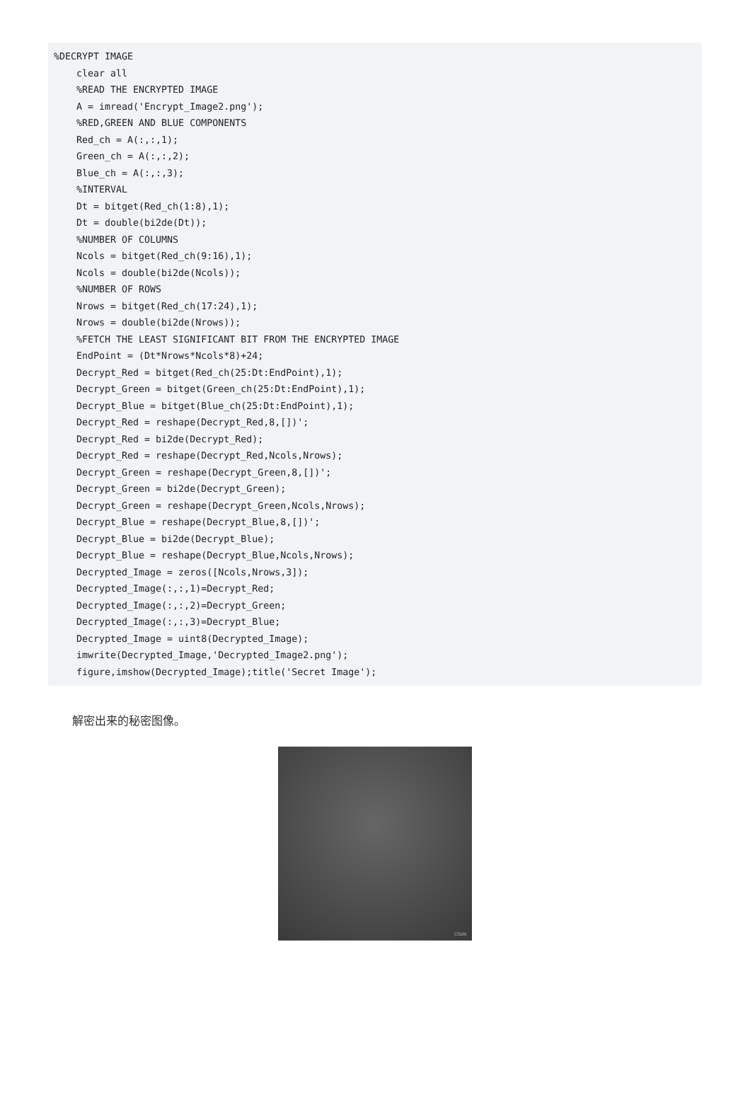%DECRYPT IMAGE
    clear all
    %READ THE ENCRYPTED IMAGE
    A = imread('Encrypt_Image2.png');
    %RED,GREEN AND BLUE COMPONENTS
    Red_ch = A(:,:,1);
    Green_ch = A(:,:,2);
    Blue_ch = A(:,:,3);
    %INTERVAL
    Dt = bitget(Red_ch(1:8),1);
    Dt = double(bi2de(Dt));
    %NUMBER OF COLUMNS
    Ncols = bitget(Red_ch(9:16),1);
    Ncols = double(bi2de(Ncols));
    %NUMBER OF ROWS
    Nrows = bitget(Red_ch(17:24),1);
    Nrows = double(bi2de(Nrows));
    %FETCH THE LEAST SIGNIFICANT BIT FROM THE ENCRYPTED IMAGE
    EndPoint = (Dt*Nrows*Ncols*8)+24;
    Decrypt_Red = bitget(Red_ch(25:Dt:EndPoint),1);
    Decrypt_Green = bitget(Green_ch(25:Dt:EndPoint),1);
    Decrypt_Blue = bitget(Blue_ch(25:Dt:EndPoint),1);
    Decrypt_Red = reshape(Decrypt_Red,8,[])';
    Decrypt_Red = bi2de(Decrypt_Red);
    Decrypt_Red = reshape(Decrypt_Red,Ncols,Nrows);
    Decrypt_Green = reshape(Decrypt_Green,8,[])';
    Decrypt_Green = bi2de(Decrypt_Green);
    Decrypt_Green = reshape(Decrypt_Green,Ncols,Nrows);
    Decrypt_Blue = reshape(Decrypt_Blue,8,[])';
    Decrypt_Blue = bi2de(Decrypt_Blue);
    Decrypt_Blue = reshape(Decrypt_Blue,Ncols,Nrows);
    Decrypted_Image = zeros([Ncols,Nrows,3]);
    Decrypted_Image(:,:,1)=Decrypt_Red;
    Decrypted_Image(:,:,2)=Decrypt_Green;
    Decrypted_Image(:,:,3)=Decrypt_Blue;
    Decrypted_Image = uint8(Decrypted_Image);
    imwrite(Decrypted_Image,'Decrypted_Image2.png');
    figure,imshow(Decrypted_Image);title('Secret Image');
解密出来的秘密图像。
CSDN